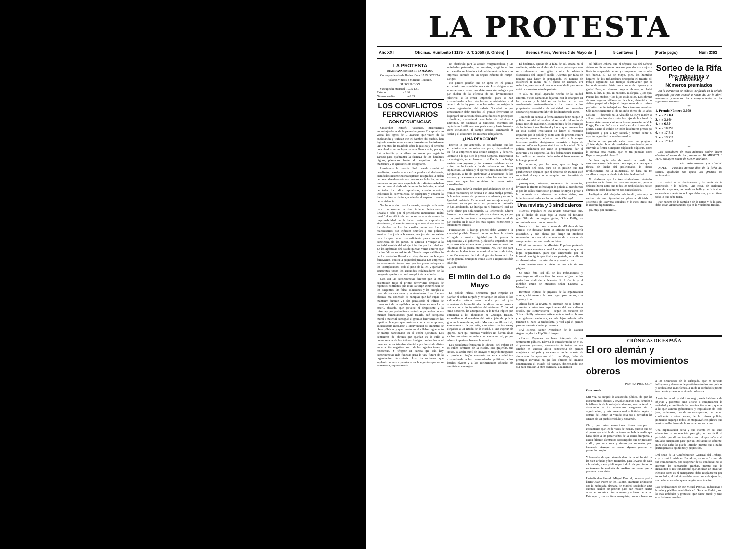LA PROTESTA
Año XXI Oficinas: Humberto I 1175 - U. T. 2059 (B. Orden) Buenos Aires, Viernes 3 de Mayo de 5 centavos (Porte pago) Núm 3363
LA PROTESTA
DIARIO ANARQUISTA DE LA MAÑANA
Correspondencia de Redacción a LA PROTESTA
Valores y giros, a Mariano Torrente.
SUSCRIPCION
Suscripción mensual ... ... $ 1.50
Exterior ... ... ... ... ... » 1.80
Número suelto ... ... ... ... » 0.05
LOS CONFLICTOS FERROVIARIOS
CONSECUENCIAS
Satisfechos estaréis vosotros, mercenarios escarabajeadores de la prensa burguesa. El capitalismo voraz, los ogros de la avaricia que viven de la explotación y trafican con el hambre del pueblo, han logrado someter a los obreros ferroviarios. La infamia, una vez más, ha triunfado sobre la justicia y el derecho conculcados en las leyes de esta Democracia, por que fué la insidia y la vileza las armas que esgrimió Tartufo para quebrantar la firmeza de los hombres dignos, plantados frente al despotismo de los mandones y la ignorancia de los ignaros.
Preveíamos la derrota. Fué cuando cundió el desaliento, cuando se empezó a producir el desbande, cuando los inconscientes aceptaron resignados la orden del amo abandonando sus puestos en la lucha, en ese momento en que solo un puñado de valientes luchaban por contener el desborde de todas las infamias, el alud de todos los odios capitalistas, cuando nosotros indicamos la conveniencia de replegarse y encarar la lucha en forma distinta, apelando al supremo recurso de la violencia.
No hubo acción revolucionaria, energía suficiente para contrarrestar la obra infame, defeccionista, llevada a cabo por el periodismo mercenario. Inútil resultó el sacrificio de los pocos capaces de asumir la responsabilidad de la lucha contra el capitalismo absorbente y el Estado opresor que puso al servicio de los dueños de los ferrocarriles todas sus fuerzas reaccionarias, sus ejércitos serviles y sus policías asesinas. La justicia burguesa, esa justicia que existe para los que tienen oro suficiente para comprar la conciencia de los jueces, se apresta a vengar a la sociedad egoísta del ultraje inferido por los rebeldes. En las ergástulas del Estado quedan varios obreros que los impúdicos sacerdotes de Themis responsabilizarán de los atentados llevados a cabo, durante las huelgas ferroviarias, contra la propiedad privada. Las empresas no escatimarán dinero para que los jueces apliquen a los «complicados» todo el peso de la ley, y quedarán satisfechos todos los inmundos colaboradores de la burguesía que formaron el complot de la infamia.
Esas son las consecuencias directas que la mala orientación trajo al gremio ferroviario después de repetidos conflictos que anuló la torpe intervención de los dirigentes, las falsas soluciones y los arreglos a base de transacciones y acatamientos. Las fuerzas obreras, esa conexión de energías que fué capaz de mantener durante 24 días paralizado el tráfico de trenes en toda la república, se agotaron en una lucha estéril, absurda, que provocó el despotismo y la miseria y que pretendieron cauterizar pactando con sus mismos fomentadores. ¿Qué triunfo, qué conquista moral o material consiguió el gremio ferroviario en las repetidas huelgas que sostuvo contra las empresas, solucionadas mediante la intervención del ministro de obras públicas y que remató en el célebre reglamento de trabajo sancionado por el Poder Ejecutivo? Los centenares de obreros que quedan en la calle a consecuencia de las últimas huelgas pueden hacer el resumen de los triunfos obtenidos por los sindicalistas en su acción negativa dentro de las organizaciones de resistencia. Y téngase en cuenta que aún hay consecuencias más funestas para la vida futura de la organización ferroviaria. Los inconscientes que suplantaron en sus puestos a los huelguistas que no se sometieron, representarán
un obstáculo para la acción reorganizadora, y las sociedades patronales, de krumiros, surgirán en los ferrocarriles reclutando a todo el elemento adicto a las empresas, creando así un seguro ejército de rompe-huelgas.
No parece posible que se opere en el gremio ferroviario una saludable reacción. Los dirigentes no se resuelven a tomar una determinación enérgica por que dudan de la eficacia de un levantamiento colectivo, o lo creen imposible, pues se han acostumbrado a las cataplasmas ministeriales y al cauterio de la ley para curar los males que origina la infame organización del salario. Sucederá lo que forzosamente debe suceder. El gremio ferroviario se disgregará en varios núcleos, antagónicos en principios y finalidad, manteniendo una lucha de individuo a individuo, de sindicato a sindicato, mientras los capitalistas fortificarán sus posiciones y hasta lograrán hacer incursiones al campo obrero, sembrando la cizaña y el odio entre los mismos trabajadores.
¿UNA REACCION?
Escrito lo que antecede, se nos informa que los ferroviarios vuelven sobre sus pasos, disponiéndose por fin a emprender una acción enérgica y decisiva. Contrario a lo que dice la prensa burguesa, tendenciosa y chantagista, en el ferrocarril al Pacífico la huelga persiste con pujanza y los obreros redoblan en su acción revolucionaria a fin de desbaratar los planes capitalistas. La policía y el ejército presionan sobre los huelguistas, a fin de quebrantar la resistencia de los mismos, y la empresa apela a todos los medios para hacer ver que los servicios de trenes están normalizados.
Hay, pues, todavía muchas probabilidades de que el gremio reaccione y se decida a ir a una huelga general. Es la única manera de oponerse a la infamia y salvar la dignidad proletaria. Es necesario que resurja el espíritu combativo en los que por exceso pesimismo o cobardía se han amilanado. La huelga en el ferrocarril Sud no puede darse por solucionada. La Federación Obrera Ferrocarrilera mantiene en pie sus exigencias, ya que no es posible que tolere la suprema arbitrariedad de que queden en la calle los más dignos, conscientes y batalladores obreros.
Ferroviarios: la huelga general debe votarse a la brevedad posible. Vengad como hombres la afrenta infringida a vuestra dignidad por la prensa, la magistratura y el gobierno. ¿Toleraréis impasibles que se os atropelle villanamente y se os insulte desde las columnas de la prensa mercenaria? No. Por eso para triunfar en la derrota es necesario el esfuerzo de todos, la acción conjunta de todo el gremio ferroviario. La huelga general se impone como única e imprescindible solución.
¿Para cuándo?
El mitin del 1.o de Mayo
La policía radical demuestra gran empeño en guardar el orden burgués y evitar que los oídos de los pudibundos señores sean heridos por el grito estentóreo de las multitudes famélicas, en su protesta airada contra las injusticias del régimen. Y fué así como nosotros, los anarquistas, en la fecha trágica que rememora a los ahorcados en Chicago, fuimos, respondiendo al mandato del señor jefe de policía (gracias le sean dadas, señor Moreno, caudillo radical, revolucionario de pacotilla, cancerbero de las ideas) relegados a un rincón de la ciudad, a una especie de agujero, para que nuestras verdades no fueran oídas por los que viven en lucha contra toda verdad, porque todo su imperio se basa en la mentira.
Los socialistas festejaron la «fiesta» del trabajo en las calles céntricas de la ciudad. Sus grajerías, sus cantos, su andar servil de lacayos en traje domingueros no produce ningún contraste en esta ciudad tan acostumbrada a las carnestolendas políticas, a los desfiles cívicos y a los recibimientos oficiales de «cordiales» enemigos.
El bochorno, apesar de la falta de sol, estaba en el ambiente, estaba en el alma de los anarquistas que solo se conformaron con gritar contra la arbitraria disposición del Trepoff criollo. Además por falta de tiempo para hacer la propaganda, el número de asistentes al mitin, en el punto de reunión, era reducido, pues hasta el tiempo se confabuló para restar méritos a nuestro acto de protesta.
Y allí, en aquel apartado rincón de la ciudad enorme, varios camaradas dejaron, con la amargura en las palabras y la hiel en los labios, oír su voz condenatoria anatematizando a los tiranos, a los prepotentes revestidos de autoridad que pretenden coartar el pensamiento libre de los hombres de ideas.
Teniendo en cuenta la forma improcedente en que la policía procedió al cambiar el recorrido del mitin de horas antes de realizarse, los miembros de los consejos de las federaciones Regional y Local que permanecían en esta ciudad, resolvieron no hacer el recorrido impuesto por la policía y, como acto de protesta contra semejante proceder, efectuar un mitin a la mayor brevedad posible, designando recorrido y lugar de concentración en lugares céntricos de la ciudad. Si la policía prohibiera ese mitin o pretendiera dar el itinerario a su capricho, las dos federaciones tomarían las medidas pertinentes declarando si fuera necesario la huelga general.
Es necesario, por lo tanto, que se haga la propaganda del caso, pues no es posible que tan pasiblemente dejemos que el derecho de reunión esté supeditado al capricho de cualquier bruto investido de autoridad.
¡Anarquistas, obreros, tomemos la revancha; lavemos la afrenta inferida por la policía al prohibirnos ir por las calles céntricas el primero de mayo a gritar a la burguesía sus crímenes de veinte siglos, sus infamias sintetizadas en las horcas de Chicago!
Una revista y 3 sindicaleros
«Revista Popular» es una revista bonaerense que, por el hecho de estar bajo la mano del fecundo guerrófilo de las negras gafas, Soiza Reilly, se recomienda sola... en lo comercial.
Nunca hizo otra cosa el autor de «El alma de los perros» que destacar hasta lo infinito su pedantería insufrible, y aún ahora que dirige un modesto semanario, no cesa ni con mucho de mostrarse de cuerpo entero: un cretino de las letras.
El último número de «Revista Popular» pretende hacer «causa común» con el 1.o de mayo, lo que no logra seguramente, pues que empezando por el horrendo monigote que ilustra su portada, toda ella es un abarrotamiento de estupideces y no otra cosa.
Pero limitémosnos a hablar de una sola de sus páginas.
Se titula ésta «El día de los trabajadores» y constituye su «ilustración» las veras efigies de los perínclitos sindicaleros Marotta, F. J. García y el inefable amigo de ministros señor Bautista V. Mansilla.
Hermoso tríptico de payasos de la organización obrera; cási merece la pena pagar para verlos, con bigote y todo.
Ahora bien: la revista en cuestión no se limita a presentar a estos tres especímenes del sindicalismo criollo, que «intervinieron —según los secuaces de Soiza o Reilly mismo— activamente entre los obreros y el gobierno nacional»; va más lejos todavía: ella también se hace la sindicalista, y ved aquí el primer parto-ensayo de «lucha proletaria»:
«Al Excmo. Señor Presidente de la Nación Argentina, doctor Hipólito Irigoyen.
«Revista Popular» se hace intérprete de un sentimiento público. Eleva a la consideración de V. E. el presente petitorio, convencida de hallar un eco amable en vuestra altiva conciencia de primer magistrado del país y en vuestro noble corazón de ciudadano. Se aproxima el 1.o de Mayo, fecha de prestigio universal en que los obreros del mundo conmemoran el triunfo del trabajo, descansando ese día para admirar la obra realizada, a la manera
del bíblico Jehová que el séptimo día del Génesis detuvo su divina mano creadora para dar a sus ojos la fiesta incomparable de ver y comprender que su obra será buena. El 1.o de Mayo, pues, los humildes hogares de los trabajadores festejarán el triunfo del trabajo argentino. Ese trabajo conmovedor que ha hecho de nuestra Patria una cumbre de riqueza y de gloria! Pero, en algunos hogares obreros, no habrá fiesta, ni luz, ni pan, ni encanto, ni alegría. ¿Por qué? Porque las madres y los hijos están solos. Los obreros de esos hogares hállanse en la cárcel, detenidos por delitos perpetrados bajo el fuego sacro de su misma profesión de fe trabajadora. No citaremos nombres. Sólo mencionaremos el de un niño obrero de 15 años, Ochiore — detenido en la Alcaidía 3.a cuya madre vá a llorar todos los días contra las rejas de la cárcel. La hemos visto llorar. Y al verla hemos pensado en V. E. Ponga, Excmo. Señor su corazón en el extremo de su pluma. Firme el indulto de todos los obreros presos por huelguistas y por la Ley Social, y sentirá sobre su espíritu la gratitud de muchas madres.
Leído lo que precede cabe hacer una pregunta: ¿Existe algún obrero de verdadera consciencia que se atrevería a firmar semejante súplica de súplicas, como lo efectúa esta revista, que es tan popular como Repetto amigo del obrero?
Se han equivocado de medio a medio los emborronadores de la nota transcripta, si creen que la táctica de lucha del proletariado, la táctica revolucionaria no la ministerial, se basa en tan canallesca degradación de toda idea de dignidad.
No dudamos que los tres sindicaleros retratados proceden en la forma del «Revista Popular»; pero es del caso hacer notar que todos los sindicaloides no son obreros ni todos los obreros son sindicaloides.
La dignidad del trabajador más inculto, está muy por encima de esa ignominiosa plegaria dirigida al «Excmo.» de «Revista Popular» y de esos «tres» que la ilustran dignamente...
¡Sí, muy por encima!...
Sorteo de la Rifa
Pro-máquinas y Radowisky
Números premiados
En la extracción de cédulas verificada en la velada organizada por este comité la noche del 30 de Abril, resultaron premiados los correspondientes a los siguientes números:
**
1. Premio Número 3.609
2. » » 23.161
3. » » 3.169
4. » » 6.854
5. » » 18.398
6. » » 17.719
7. » » 19.773
8. » » 17.240
**
Los poseedores de estos números podrán hacer efectivo el cobro de los premios en HUMBERTO I. 1175, cualquier noche de 8.30 en adelante.
El C. Administrativo y A. Afinidad
NOTA. — Pasados noventa días de la fecha del sorteo, quedarán sin efecto los premios no reclamados.
La verdad es el fundamento y la razón de la perfección y la belleza. Una cosa, de cualquier naturaleza que sea, no puede ser bella y perfecta si no es verdaderamente todo lo que debe ser, y si no tiene todo lo que debe tener.
Por encima de la familia y de la patria y de la raza, debe estar la Humanidad, que es la verdadera familia.
CRÓNICAS DE ESPAÑA
El oro alemán y
los movimientos obreros
Para "LA PROTESTA"
Otra novela
Otra vez ha surgido la acusación pública, de que los movimientos obreros y revolucionarios son debidos a la influencia de la embajada alemana, mediante el oro distribuido a los elementos dirigentes de la organización, y esta novela real o ficticia, según el criterio del lector, ha venido esta vez a perturbar los ánimos de un pueblo crédulo y bonachón.
Claro, que estas acusaciones tienen siempre un instrumento que les dé visos de ciertas, puesto que sin el personaje visible de la trama no habría nadie que haría oídos a las paparruchas de la prensa burguesa, y nunca faltaron elementos corrompidos que se prestaran a ello, por su cuenta y riesgo por supuesto, pero buscando siempre de sacar algunas pesetas en provecho propio.
Y la novela, de que trataré de describir aquí, ha sido de las bien urdidas y bien tramadas, para llevarse de calle a la galería, a ese público que todo lo da por cierto por no tomarse la molestia de analizar las cosas que le presentan a su vista.
Un individuo llamado Miguel Pascual, como se podría llamar Juan Pérez de los Palotes, mantiene relaciones con la embajada alemana de Madrid, sacándole unos cuantos cientos de pesetas para que realice ciertos actos de protesta contra la guerra y en favor de la paz. Este sujeto, que se titula anarquista, procura hacer ver a los secretarios de la embajada, que es persona influyente y elemento de prestigio entre los anarquistas y sindicalistas madrileños, a fin de ir sacándoles peseta tras peseta y darse una vida de holganza.
A este intrincado y vidrioso juego, nada habríamos de objetar y protestar, sino viniese a comprometer la seriedad y el crédito de la organización obrera, que es a lo que aspiran gobernantes y capitalistas de todo jaez, valiéndose, ora de un «anarquista», ora de un confidente y otras veces, de la misma policía, poniendo en juego todos los maquiavélicos planes que a estos malhechores de la sociedad se les ocurre.
Una organización seria y que cuenta en su seno elementos de reconocido prestigio, no es fácil ni probable que dé un traspiés como el que soñaba el titulado anarquista; pase que un individuo se soborne, pues ello nadie lo puede impedir, puesto que a nadie participara sus opiniones y propósitos.
Del seno de la Confederación General del Trabajo, cuyo comité reside en Barcelona, se separó a uno de sus componentes, por sospechar de su conducta; no se necesita las consabidas pruebas, puesto que la moralidad de los trabajadores que abrazan un ideal tan elevado como es el anarquismo, debe resplandecer por todos lados, el individuo debe tener una vida ejemplar, sin tacha ni mancha que amengüe su actuación.
Las declaraciones de ese Miguel Pascual, publicadas a bombo y platillos en el diario «El Sol» de Madrid, son lo más imbéciles y grotescos que darse puede, y sino envolvíese el nombre